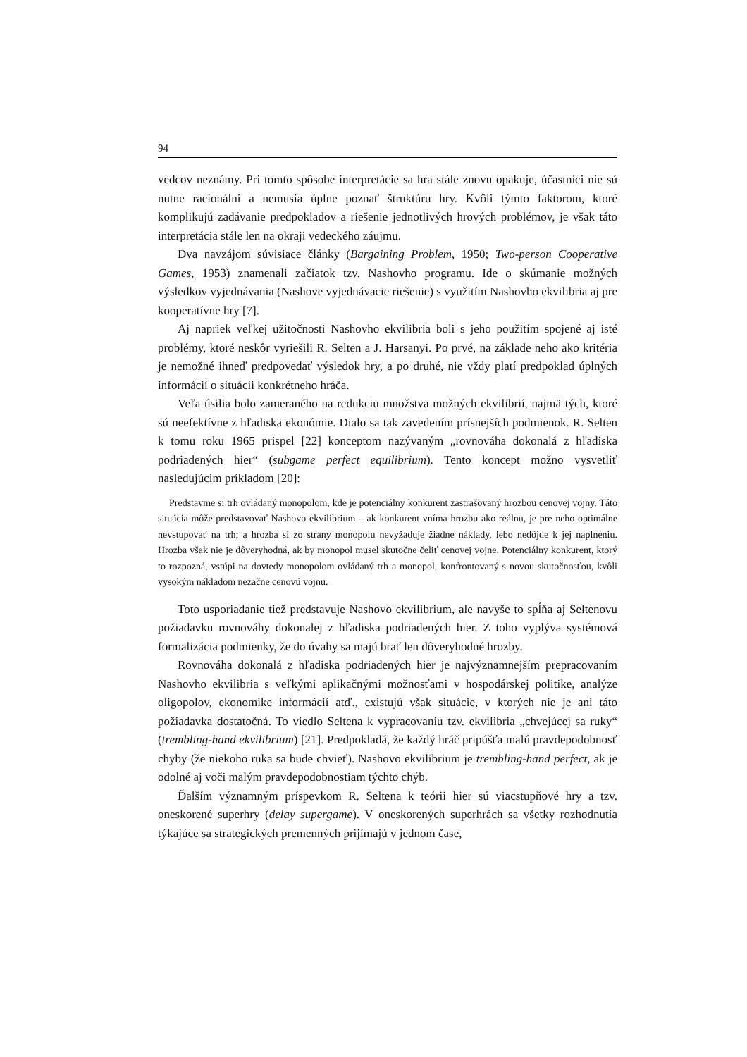94
vedcov neznámy. Pri tomto spôsobe interpretácie sa hra stále znovu opakuje, účastníci nie sú nutne racionálni a nemusia úplne poznať štruktúru hry. Kvôli týmto faktorom, ktoré komplikujú zadávanie predpokladov a riešenie jednotlivých hrových problémov, je však táto interpretácia stále len na okraji vedeckého záujmu.
Dva navzájom súvisiace články (Bargaining Problem, 1950; Two-person Cooperative Games, 1953) znamenali začiatok tzv. Nashovho programu. Ide o skúmanie možných výsledkov vyjednávania (Nashove vyjednávacie riešenie) s využitím Nashovho ekvilibria aj pre kooperatívne hry [7].
Aj napriek veľkej užitočnosti Nashovho ekvilibria boli s jeho použitím spojené aj isté problémy, ktoré neskôr vyriešili R. Selten a J. Harsanyi. Po prvé, na základe neho ako kritéria je nemožné ihneď predpovedať výsledok hry, a po druhé, nie vždy platí predpoklad úplných informácií o situácii konkrétneho hráča.
Veľa úsilia bolo zameraného na redukciu množstva možných ekvilibrií, najmä tých, ktoré sú neefektívne z hľadiska ekonómie. Dialo sa tak zavedením prísnejších podmienok. R. Selten k tomu roku 1965 prispel [22] konceptom nazývaným „rovnováha dokonalá z hľadiska podriadených hier“ (subgame perfect equilibrium). Tento koncept možno vysvetliť nasledujúcim príkladom [20]:
Predstavme si trh ovládaný monopolom, kde je potenciálny konkurent zastrašovaný hrozbou cenovej vojny. Táto situácia môže predstavovať Nashovo ekvilibrium – ak konkurent vníma hrozbu ako reálnu, je pre neho optimálne nevstupovať na trh; a hrozba si zo strany monopolu nevyžaduje žiadne náklady, lebo nedôjde k jej naplneniu. Hrozba však nie je dôveryhodná, ak by monopol musel skutočne čeliť cenovej vojne. Potenciálny konkurent, ktorý to rozpozná, vstúpi na dovtedy monopolom ovládaný trh a monopol, konfrontovaný s novou skutočnosťou, kvôli vysokým nákladom nezačne cenovú vojnu.
Toto usporiadanie tiež predstavuje Nashovo ekvilibrium, ale navyše to spĺňa aj Seltenovu požiadavku rovnováhy dokonalej z hľadiska podriadených hier. Z toho vyplýva systémová formalizácia podmienky, že do úvahy sa majú brať len dôveryhodné hrozby.
Rovnováha dokonalá z hľadiska podriadených hier je najvýznamnejším prepracovaním Nashovho ekvilibria s veľkými aplikačnými možnosťami v hospodárskej politike, analýze oligopolov, ekonomike informácií atď., existujú však situácie, v ktorých nie je ani táto požiadavka dostatočná. To viedlo Seltena k vypracovaniu tzv. ekvilibria „chvejúcej sa ruky“ (trembling-hand ekvilibrium) [21]. Predpokladá, že každý hráč pripúšťa malú pravdepodobnosť chyby (že niekoho ruka sa bude chvieť). Nashovo ekvilibrium je trembling-hand perfect, ak je odolné aj voči malým pravdepodobnostiam týchto chýb.
Ďalším významným príspevkom R. Seltena k teórii hier sú viacstupňové hry a tzv. oneskorené superhry (delay supergame). V oneskorených superhrách sa všetky rozhodnutia týkajúce sa strategických premenných prijímajú v jednom čase,